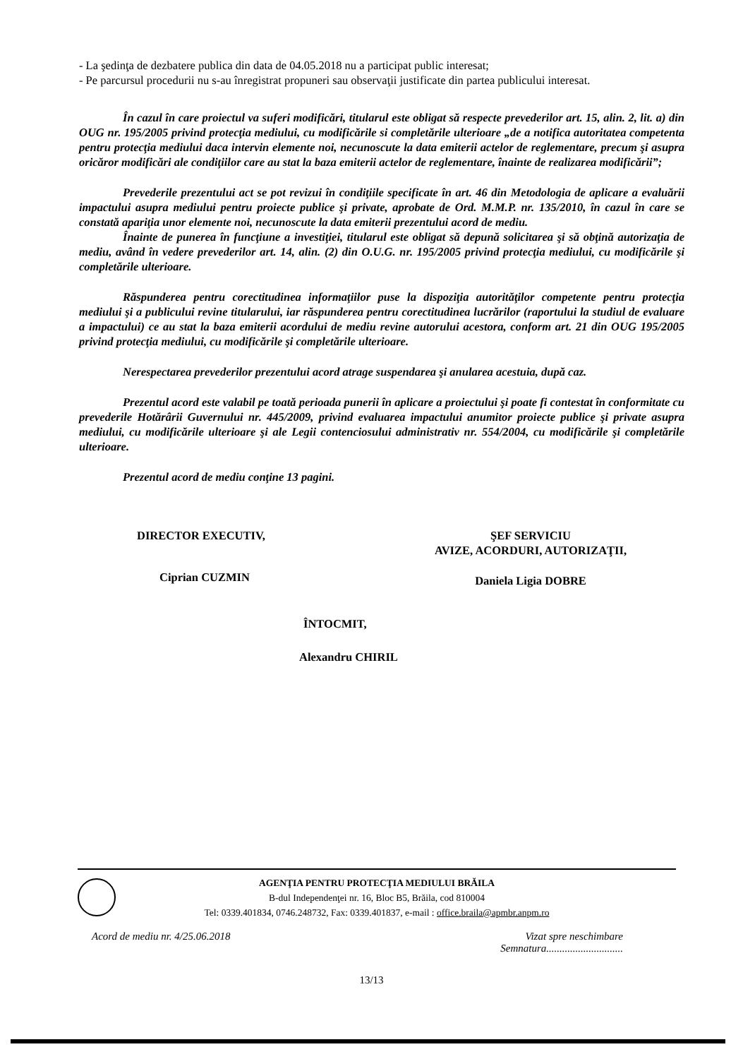- La şedinţa de dezbatere publica din data de 04.05.2018 nu a participat public interesat;
- Pe parcursul procedurii nu s-au înregistrat propuneri sau observaţii justificate din partea publicului interesat.
În cazul în care proiectul va suferi modificări, titularul este obligat să respecte prevederilor art. 15, alin. 2, lit. a) din OUG nr. 195/2005 privind protecţia mediului, cu modificările si completările ulterioare „de a notifica autoritatea competenta pentru protecţia mediului daca intervin elemente noi, necunoscute la data emiterii actelor de reglementare, precum şi asupra oricăror modificări ale condiţiilor care au stat la baza emiterii actelor de reglementare, înainte de realizarea modificării”;
Prevederile prezentului act se pot revizui în condiţiile specificate în art. 46 din Metodologia de aplicare a evaluării impactului asupra mediului pentru proiecte publice şi private, aprobate de Ord. M.M.P. nr. 135/2010, în cazul în care se constată apariţia unor elemente noi, necunoscute la data emiterii prezentului acord de mediu.
Înainte de punerea în funcţiune a investiţiei, titularul este obligat să depună solicitarea şi să obţină autorizaţia de mediu, având în vedere prevederilor art. 14, alin. (2) din O.U.G. nr. 195/2005 privind protecţia mediului, cu modificările şi completările ulterioare.
Răspunderea pentru corectitudinea informaţiilor puse la dispoziţia autorităţilor competente pentru protecţia mediului şi a publicului revine titularului, iar răspunderea pentru corectitudinea lucrărilor (raportului la studiul de evaluare a impactului) ce au stat la baza emiterii acordului de mediu revine autorului acestora, conform art. 21 din OUG 195/2005 privind protecţia mediului, cu modificările şi completările ulterioare.
Nerespectarea prevederilor prezentului acord atrage suspendarea şi anularea acestuia, după caz.
Prezentul acord este valabil pe toată perioada punerii în aplicare a proiectului şi poate fi contestat în conformitate cu prevederile Hotărârii Guvernului nr. 445/2009, privind evaluarea impactului anumitor proiecte publice şi private asupra mediului, cu modificările ulterioare şi ale Legii contenciosului administrativ nr. 554/2004, cu modificările şi completările ulterioare.
Prezentul acord de mediu conţine 13 pagini.
DIRECTOR EXECUTIV,
Ciprian CUZMIN
ŞEF SERVICIU
AVIZE, ACORDURI, AUTORIZAŢII,
Daniela Ligia DOBRE
ÎNTOCMIT,
Alexandru CHIRIL
AGENŢIA PENTRU PROTECŢIA MEDIULUI BRĂILA
B-dul Independenţei nr. 16, Bloc B5, Brăila, cod 810004
Tel: 0339.401834, 0746.248732, Fax: 0339.401837, e-mail : office.braila@apmbr.anpm.ro
Acord de mediu nr. 4/25.06.2018 Vizat spre neschimbare
Semnatura.............................
13/13